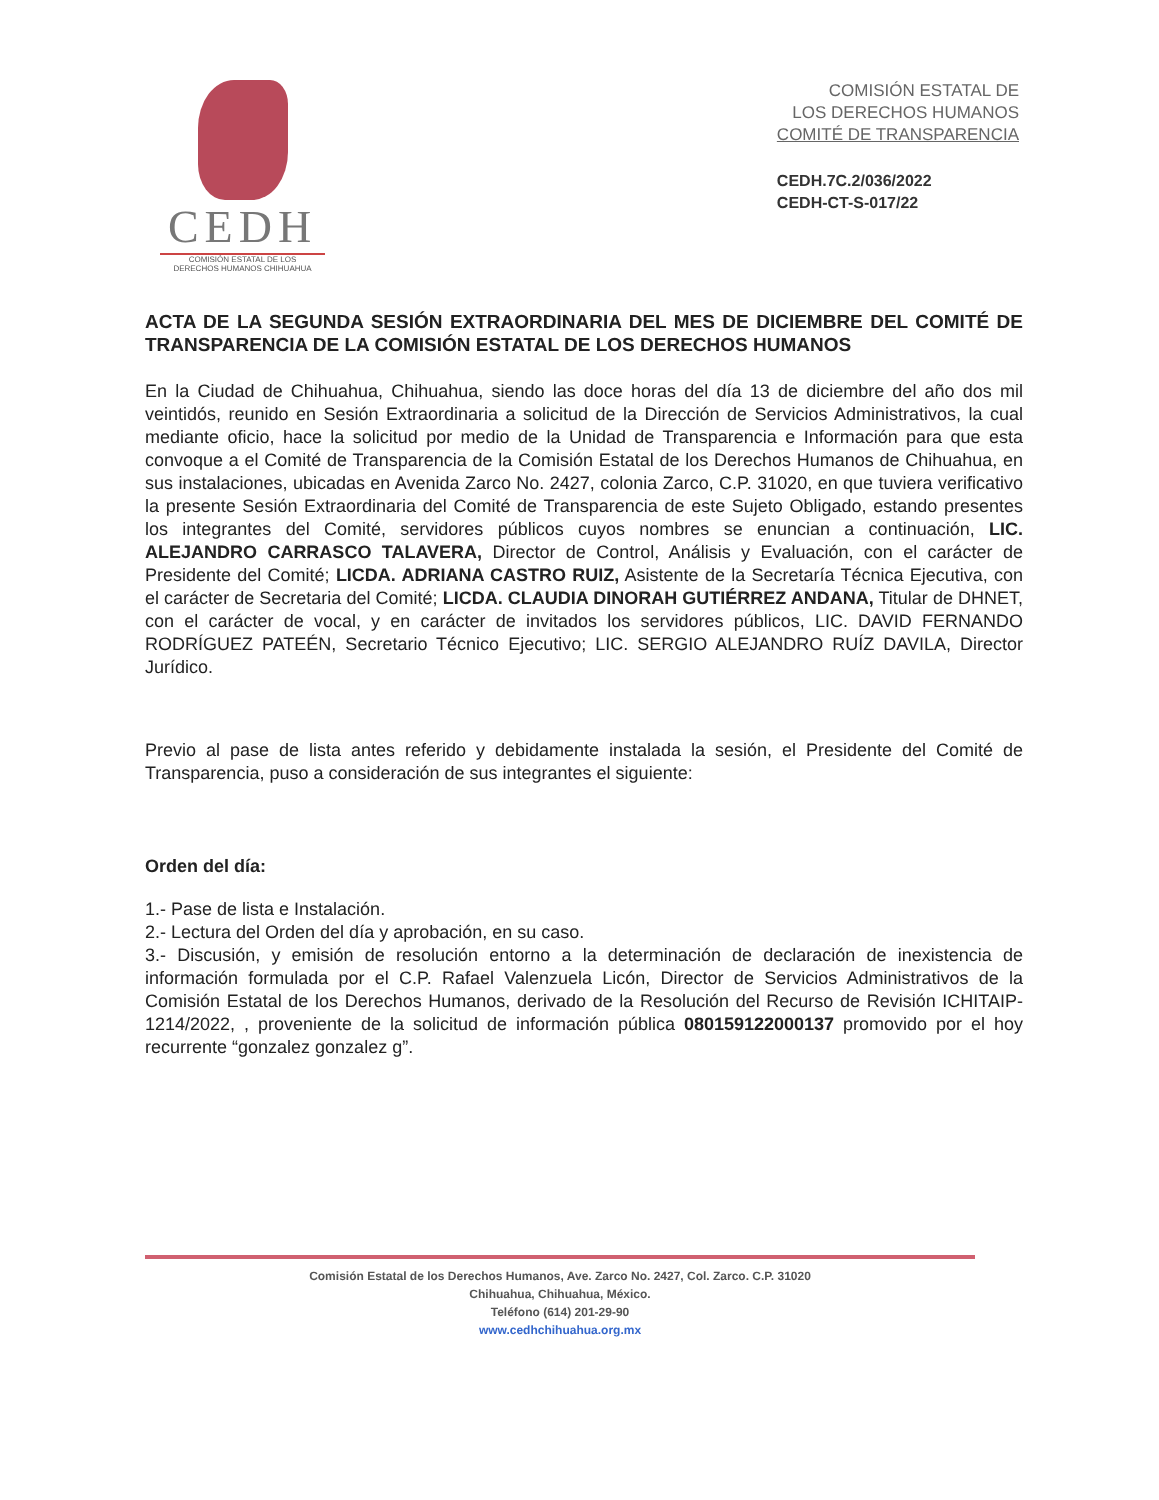CEDH
COMISIÓN ESTATAL DE LOS
DERECHOS HUMANOS CHIHUAHUA
COMISIÓN ESTATAL DE
LOS DERECHOS HUMANOS
COMITÉ DE TRANSPARENCIA
CEDH.7C.2/036/2022
CEDH-CT-S-017/22
ACTA DE LA SEGUNDA SESIÓN EXTRAORDINARIA DEL MES DE DICIEMBRE DEL COMITÉ DE TRANSPARENCIA DE LA COMISIÓN ESTATAL DE LOS DERECHOS HUMANOS
En la Ciudad de Chihuahua, Chihuahua, siendo las doce horas del día 13 de diciembre del año dos mil veintidós, reunido en Sesión Extraordinaria a solicitud de la Dirección de Servicios Administrativos, la cual mediante oficio, hace la solicitud por medio de la Unidad de Transparencia e Información para que esta convoque a el Comité de Transparencia de la Comisión Estatal de los Derechos Humanos de Chihuahua, en sus instalaciones, ubicadas en Avenida Zarco No. 2427, colonia Zarco, C.P. 31020, en que tuviera verificativo la presente Sesión Extraordinaria del Comité de Transparencia de este Sujeto Obligado, estando presentes los integrantes del Comité, servidores públicos cuyos nombres se enuncian a continuación, LIC. ALEJANDRO CARRASCO TALAVERA, Director de Control, Análisis y Evaluación, con el carácter de Presidente del Comité; LICDA. ADRIANA CASTRO RUIZ, Asistente de la Secretaría Técnica Ejecutiva, con el carácter de Secretaria del Comité; LICDA. CLAUDIA DINORAH GUTIÉRREZ ANDANA, Titular de DHNET, con el carácter de vocal, y en carácter de invitados los servidores públicos, LIC. DAVID FERNANDO RODRÍGUEZ PATEÉN, Secretario Técnico Ejecutivo; LIC. SERGIO ALEJANDRO RUÍZ DAVILA, Director Jurídico.
Previo al pase de lista antes referido y debidamente instalada la sesión, el Presidente del Comité de Transparencia, puso a consideración de sus integrantes el siguiente:
Orden del día:
1.- Pase de lista e Instalación.
2.- Lectura del Orden del día y aprobación, en su caso.
3.- Discusión, y emisión de resolución entorno a la determinación de declaración de inexistencia de información formulada por el C.P. Rafael Valenzuela Licón, Director de Servicios Administrativos de la Comisión Estatal de los Derechos Humanos, derivado de la Resolución del Recurso de Revisión ICHITAIP-1214/2022, , proveniente de la solicitud de información pública 080159122000137 promovido por el hoy recurrente “gonzalez gonzalez g”.
Comisión Estatal de los Derechos Humanos, Ave. Zarco No. 2427, Col. Zarco. C.P. 31020
Chihuahua, Chihuahua, México.
Teléfono (614) 201-29-90
www.cedhchihuahua.org.mx